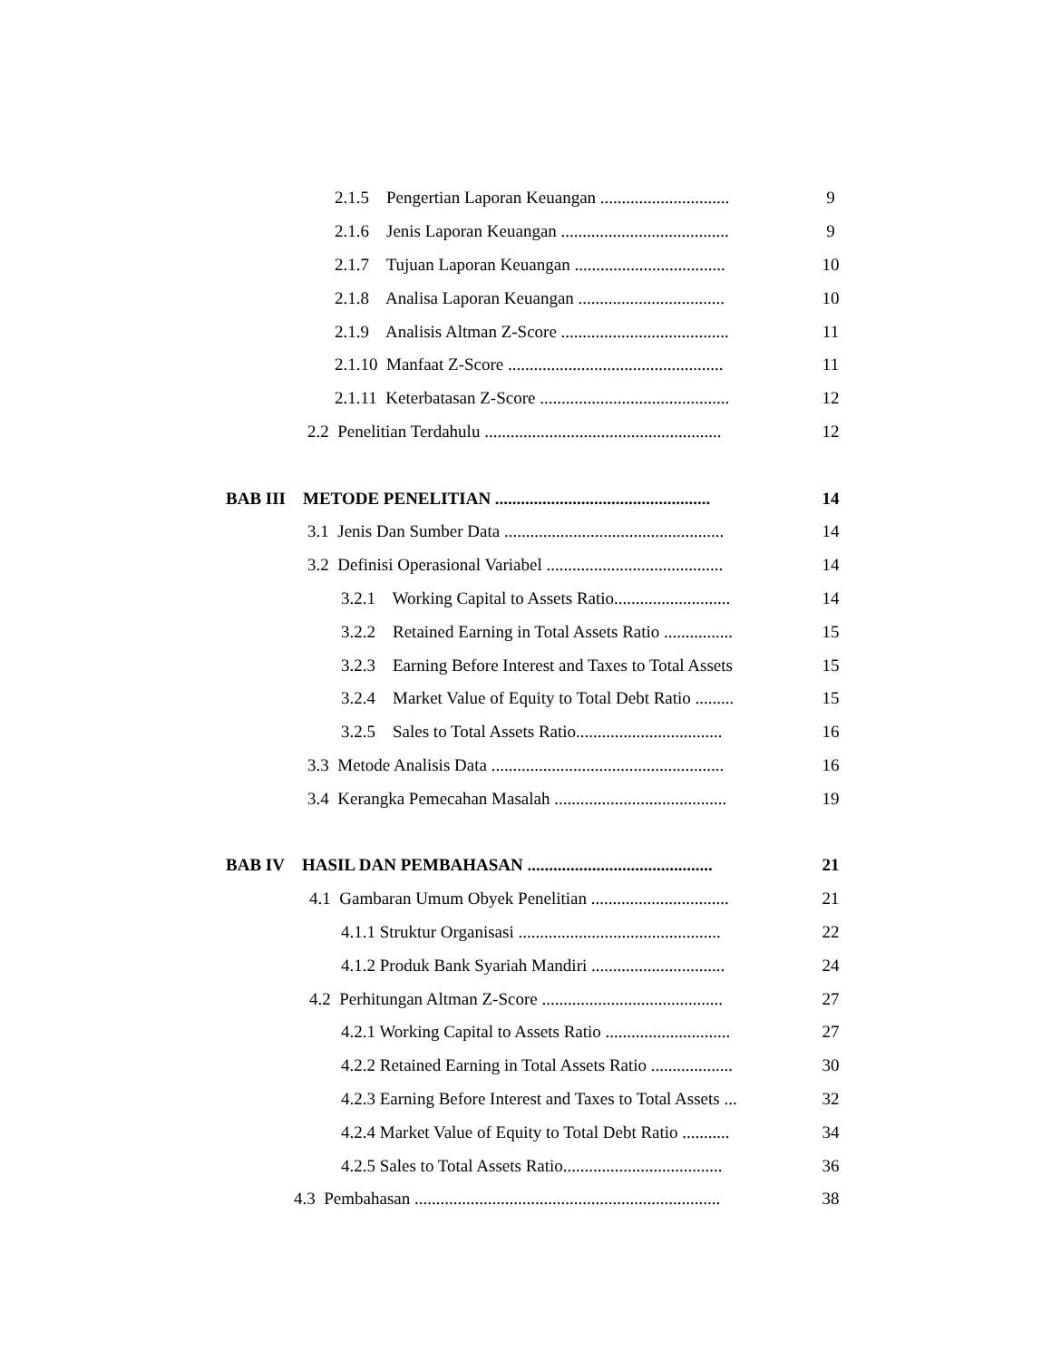2.1.5 Pengertian Laporan Keuangan .............................. 9
2.1.6 Jenis Laporan Keuangan ....................................... 9
2.1.7 Tujuan Laporan Keuangan ................................... 10
2.1.8 Analisa Laporan Keuangan .................................. 10
2.1.9 Analisis Altman Z-Score ....................................... 11
2.1.10 Manfaat Z-Score .................................................. 11
2.1.11 Keterbatasan Z-Score ............................................ 12
2.2 Penelitian Terdahulu ....................................................... 12
BAB III METODE PENELITIAN .................................................. 14
3.1 Jenis Dan Sumber Data ................................................... 14
3.2 Definisi Operasional Variabel ......................................... 14
3.2.1 Working Capital to Assets Ratio........................... 14
3.2.2 Retained Earning in Total Assets Ratio ................ 15
3.2.3 Earning Before Interest and Taxes to Total Assets 15
3.2.4 Market Value of Equity to Total Debt Ratio ......... 15
3.2.5 Sales to Total Assets Ratio.................................. 16
3.3 Metode Analisis Data ...................................................... 16
3.4 Kerangka Pemecahan Masalah ........................................ 19
BAB IV HASIL DAN PEMBAHASAN ........................................... 21
4.1 Gambaran Umum Obyek Penelitian ................................ 21
4.1.1 Struktur Organisasi ............................................... 22
4.1.2 Produk Bank Syariah Mandiri ............................... 24
4.2 Perhitungan Altman Z-Score .......................................... 27
4.2.1 Working Capital to Assets Ratio ............................. 27
4.2.2 Retained Earning in Total Assets Ratio ................... 30
4.2.3 Earning Before Interest and Taxes to Total Assets ... 32
4.2.4 Market Value of Equity to Total Debt Ratio ........... 34
4.2.5 Sales to Total Assets Ratio..................................... 36
4.3 Pembahasan ....................................................................... 38